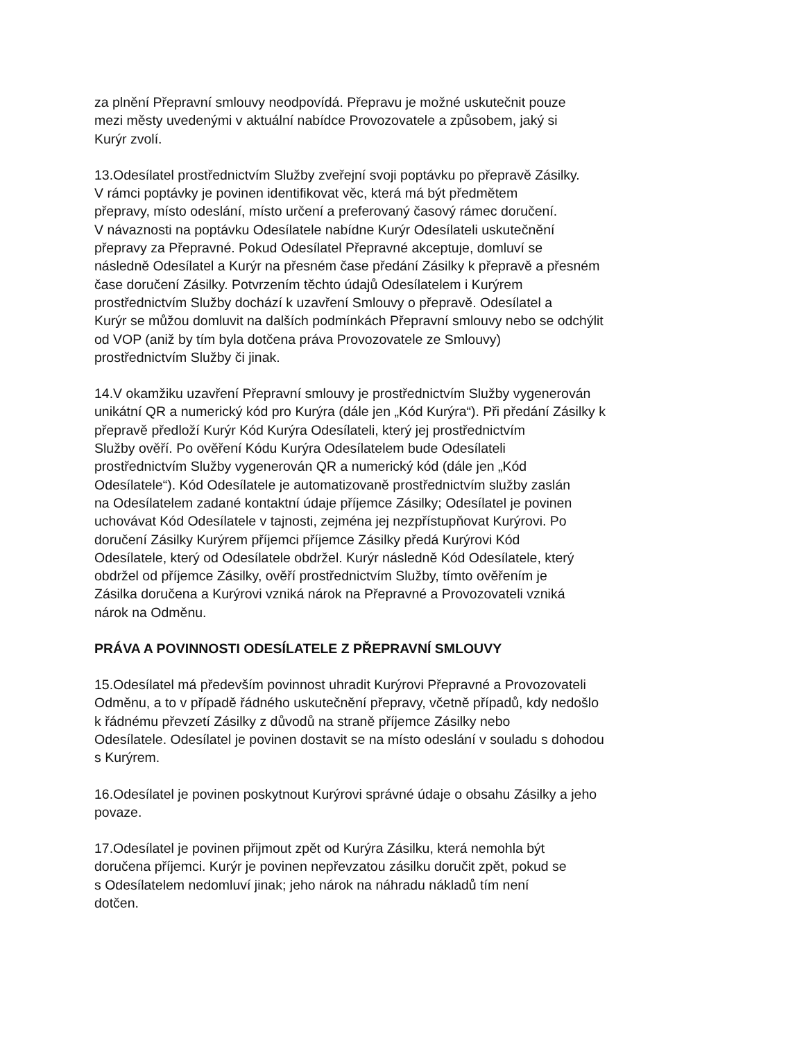za plnění Přepravní smlouvy neodpovídá. Přepravu je možné uskutečnit pouze
mezi městy uvedenými v aktuální nabídce Provozovatele a způsobem, jaký si
Kurýr zvolí.
13.Odesílatel prostřednictvím Služby zveřejní svoji poptávku po přepravě Zásilky.
V rámci poptávky je povinen identifikovat věc, která má být předmětem
přepravy, místo odeslání, místo určení a preferovaný časový rámec doručení.
V návaznosti na poptávku Odesílatele nabídne Kurýr Odesílateli uskutečnění
přepravy za Přepravné. Pokud Odesílatel Přepravné akceptuje, domluví se
následně Odesílatel a Kurýr na přesném čase předání Zásilky k přepravě a přesném
čase doručení Zásilky. Potvrzením těchto údajů Odesílatelem i Kurýrem
prostřednictvím Služby dochází k uzavření Smlouvy o přepravě. Odesílatel a
Kurýr se můžou domluvit na dalších podmínkách Přepravní smlouvy nebo se odchýlit
od VOP (aniž by tím byla dotčena práva Provozovatele ze Smlouvy)
prostřednictvím Služby či jinak.
14.V okamžiku uzavření Přepravní smlouvy je prostřednictvím Služby vygenerován
unikátní QR a numerický kód pro Kurýra (dále jen „Kód Kurýra“). Při předání Zásilky k
přepravě předloží Kurýr Kód Kurýra Odesílateli, který jej prostřednictvím
Služby ověří. Po ověření Kódu Kurýra Odesílatelem bude Odesílateli
prostřednictvím Služby vygenerován QR a numerický kód (dále jen „Kód
Odesílatele“). Kód Odesílatele je automatizovaně prostřednictvím služby zaslán
na Odesílatelem zadané kontaktní údaje příjemce Zásilky; Odesílatel je povinen
uchovávat Kód Odesílatele v tajnosti, zejména jej nezpřístupňovat Kurýrovi. Po
doručení Zásilky Kurýrem příjemci příjemce Zásilky předá Kurýrovi Kód
Odesílatele, který od Odesílatele obdržel. Kurýr následně Kód Odesílatele, který
obdržel od příjemce Zásilky, ověří prostřednictvím Služby, tímto ověřením je
Zásilka doručena a Kurýrovi vzniká nárok na Přepravné a Provozovateli vzniká
nárok na Odměnu.
PRÁVA A POVINNOSTI ODESÍLATELE Z PŘEPRAVNÍ SMLOUVY
15.Odesílatel má především povinnost uhradit Kurýrovi Přepravné a Provozovateli
Odměnu, a to v případě řádného uskutečnění přepravy, včetně případů, kdy nedošlo
k řádnému převzetí Zásilky z důvodů na straně příjemce Zásilky nebo
Odesílatele. Odesílatel je povinen dostavit se na místo odeslání v souladu s dohodou
s Kurýrem.
16.Odesílatel je povinen poskytnout Kurýrovi správné údaje o obsahu Zásilky a jeho
povaze.
17.Odesílatel je povinen přijmout zpět od Kurýra Zásilku, která nemohla být
doručena příjemci. Kurýr je povinen nepřevzatou zásilku doručit zpět, pokud se
s Odesílatelem nedomluví jinak; jeho nárok na náhradu nákladů tím není
dotčen.